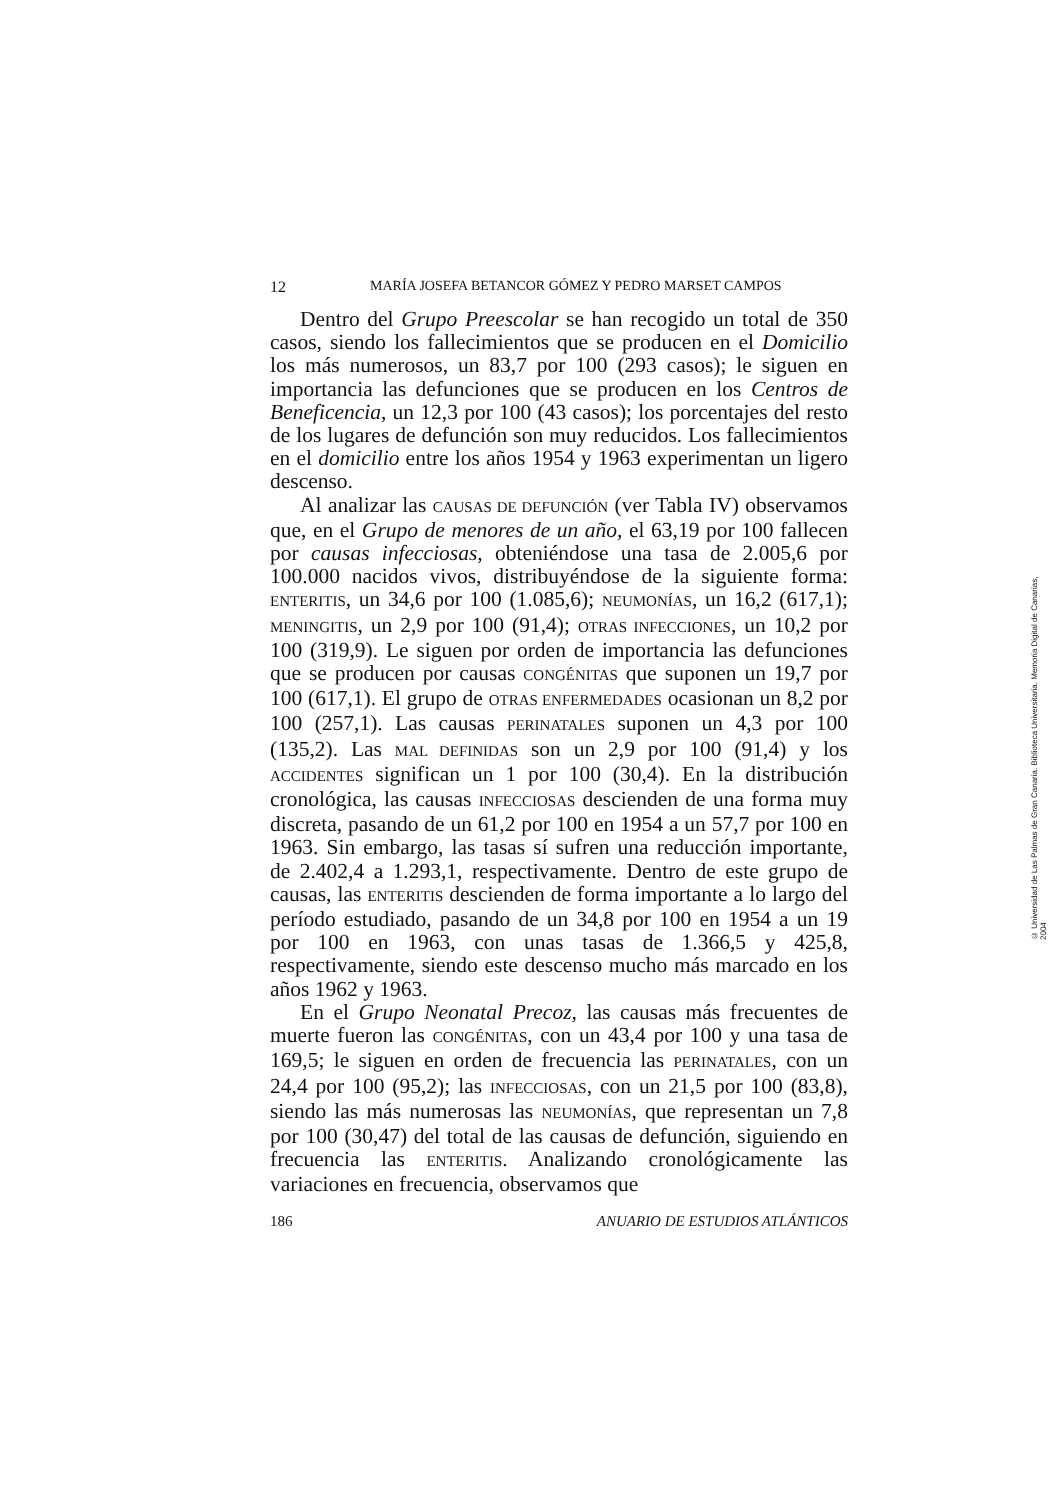12 MARÍA JOSEFA BETANCOR GÓMEZ Y PEDRO MARSET CAMPOS
Dentro del Grupo Preescolar se han recogido un total de 350 casos, siendo los fallecimientos que se producen en el Domicilio los más numerosos, un 83,7 por 100 (293 casos); le siguen en importancia las defunciones que se producen en los Centros de Beneficencia, un 12,3 por 100 (43 casos); los porcentajes del resto de los lugares de defunción son muy reducidos. Los fallecimientos en el domicilio entre los años 1954 y 1963 experimentan un ligero descenso.
Al analizar las CAUSAS DE DEFUNCIÓN (ver Tabla IV) observamos que, en el Grupo de menores de un año, el 63,19 por 100 fallecen por causas infecciosas, obteniéndose una tasa de 2.005,6 por 100.000 nacidos vivos, distribuyéndose de la siguiente forma: ENTERITIS, un 34,6 por 100 (1.085,6); NEUMONÍAS, un 16,2 (617,1); MENINGITIS, un 2,9 por 100 (91,4); OTRAS INFECCIONES, un 10,2 por 100 (319,9). Le siguen por orden de importancia las defunciones que se producen por causas CONGÉNITAS que suponen un 19,7 por 100 (617,1). El grupo de OTRAS ENFERMEDADES ocasionan un 8,2 por 100 (257,1). Las causas PERINATALES suponen un 4,3 por 100 (135,2). Las MAL DEFINIDAS son un 2,9 por 100 (91,4) y los ACCIDENTES significan un 1 por 100 (30,4). En la distribución cronológica, las causas INFECCIOSAS descienden de una forma muy discreta, pasando de un 61,2 por 100 en 1954 a un 57,7 por 100 en 1963. Sin embargo, las tasas sí sufren una reducción importante, de 2.402,4 a 1.293,1, respectivamente. Dentro de este grupo de causas, las ENTERITIS descienden de forma importante a lo largo del período estudiado, pasando de un 34,8 por 100 en 1954 a un 19 por 100 en 1963, con unas tasas de 1.366,5 y 425,8, respectivamente, siendo este descenso mucho más marcado en los años 1962 y 1963.
En el Grupo Neonatal Precoz, las causas más frecuentes de muerte fueron las CONGÉNITAS, con un 43,4 por 100 y una tasa de 169,5; le siguen en orden de frecuencia las PERINATALES, con un 24,4 por 100 (95,2); las INFECCIOSAS, con un 21,5 por 100 (83,8), siendo las más numerosas las NEUMONÍAS, que representan un 7,8 por 100 (30,47) del total de las causas de defunción, siguiendo en frecuencia las ENTERITIS. Analizando cronológicamente las variaciones en frecuencia, observamos que
186 ANUARIO DE ESTUDIOS ATLÁNTICOS
© Universidad de Las Palmas de Gran Canaria. Biblioteca Universitaria. Memoria Digital de Canarias, 2004